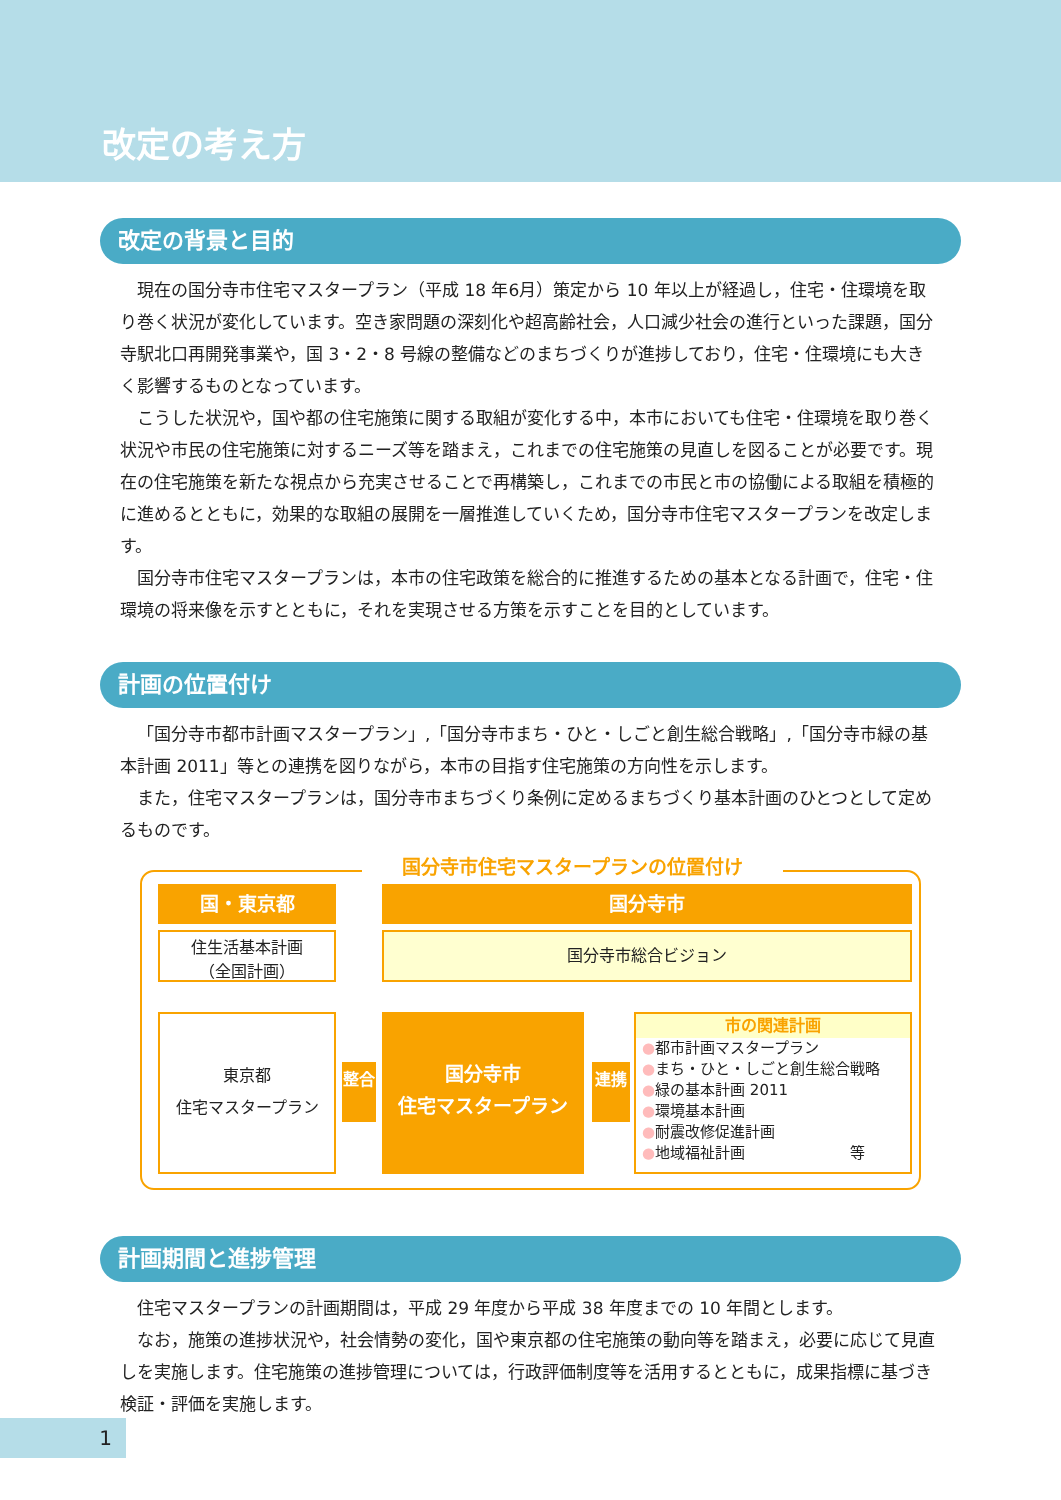改定の考え方
改定の背景と目的
現在の国分寺市住宅マスタープラン（平成 18 年6月）策定から 10 年以上が経過し，住宅・住環境を取り巻く状況が変化しています。空き家問題の深刻化や超高齢社会，人口減少社会の進行といった課題，国分寺駅北口再開発事業や，国 3・2・8 号線の整備などのまちづくりが進捗しており，住宅・住環境にも大きく影響するものとなっています。
こうした状況や，国や都の住宅施策に関する取組が変化する中，本市においても住宅・住環境を取り巻く状況や市民の住宅施策に対するニーズ等を踏まえ，これまでの住宅施策の見直しを図ることが必要です。現在の住宅施策を新たな視点から充実させることで再構築し，これまでの市民と市の協働による取組を積極的に進めるとともに，効果的な取組の展開を一層推進していくため，国分寺市住宅マスタープランを改定します。
国分寺市住宅マスタープランは，本市の住宅政策を総合的に推進するための基本となる計画で，住宅・住環境の将来像を示すとともに，それを実現させる方策を示すことを目的としています。
計画の位置付け
「国分寺市都市計画マスタープラン」,「国分寺市まち・ひと・しごと創生総合戦略」,「国分寺市緑の基本計画 2011」等との連携を図りながら，本市の目指す住宅施策の方向性を示します。
また，住宅マスタープランは，国分寺市まちづくり条例に定めるまちづくり基本計画のひとつとして定めるものです。
国分寺市住宅マスタープランの位置付け
国・東京都 国分寺市
住生活基本計画
（全国計画）
国分寺市総合ビジョン
東京都
住宅マスタープラン
整合
国分寺市
住宅マスタープラン
連携
市の関連計画
●都市計画マスタープラン
●まち・ひと・しごと創生総合戦略
●緑の基本計画 2011
●環境基本計画
●耐震改修促進計画
●地域福祉計画　　　　　　　等
計画期間と進捗管理
住宅マスタープランの計画期間は，平成 29 年度から平成 38 年度までの 10 年間とします。
なお，施策の進捗状況や，社会情勢の変化，国や東京都の住宅施策の動向等を踏まえ，必要に応じて見直しを実施します。住宅施策の進捗管理については，行政評価制度等を活用するとともに，成果指標に基づき検証・評価を実施します。
1